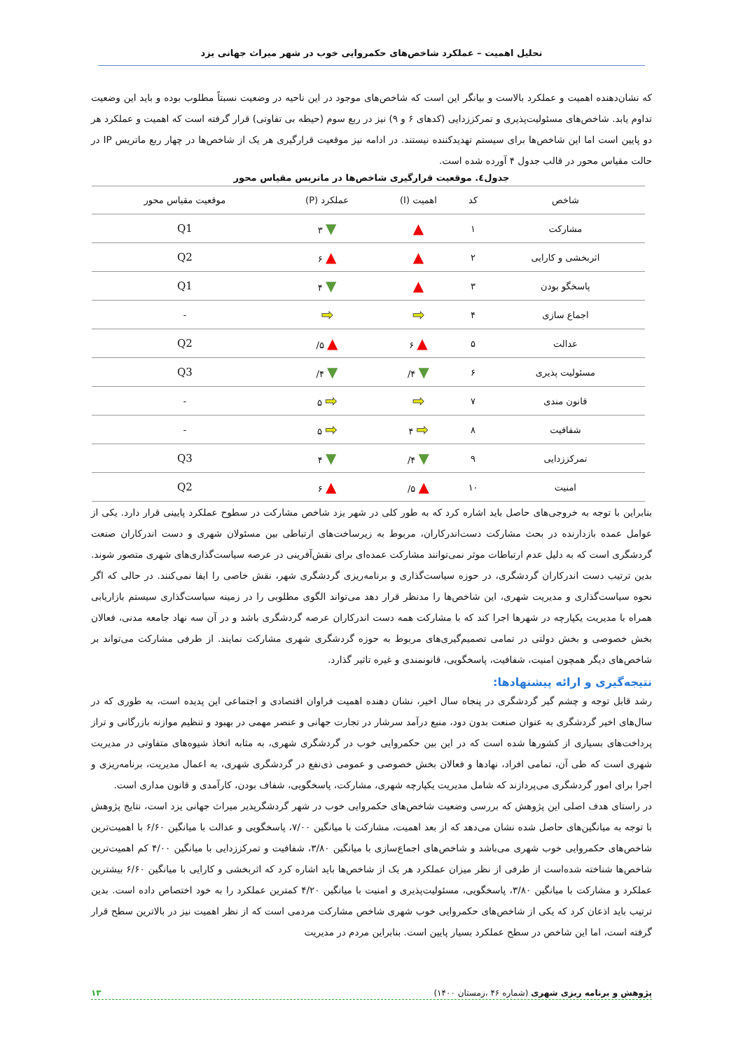تحلیل اهمیت – عملکرد شاخص‌های حکمروایی خوب در شهر میراث جهانی یزد
که نشان‌دهنده اهمیت و عملکرد بالاست و بیانگر این است که شاخص‌های موجود در این ناحیه در وضعیت نسبتاً مطلوب بوده و باید این وضعیت تداوم یابد. شاخص‌های مسئولیت‌پذیری و تمرکززدایی (کدهای ۶ و ۹) نیز در ربع سوم (حیطه بی تفاوتی) قرار گرفته است که اهمیت و عملکرد هر دو پایین است اما این شاخص‌ها برای سیستم تهدیدکننده نیستند. در ادامه نیز موقعیت قرارگیری هر یک از شاخص‌ها در چهار ربع ماتریس IP در حالت مقیاس محور در قالب جدول ۴ آورده شده است.
جدول٤. موقعیت قرارگیری شاخص‌ها در ماتریس مقیاس محور
| شاخص | کد | اهمیت (I) | عملکرد (P) | موقعیت مقیاس محور |
| --- | --- | --- | --- | --- |
| مشارکت | ۱ | ▲ | ▼ ۳ | Q1 |
| اثربخشی و کارایی | ۲ | ▲ | ▲ ۶ | Q2 |
| پاسخگو بودن | ۳ | ▲ | ▼ ۴ | Q1 |
| اجماع سازی | ۴ | ➡ | ➡ | - |
| عدالت | ۵ | ▲ ۶ | ▲ ۵/ | Q2 |
| مسئولیت پذیری | ۶ | ▼ ۴/ | ▼ ۴/ | Q3 |
| قانون مندی | ۷ | ➡ | ➡ ۵ | - |
| شفافیت | ۸ | ➡ ۴ | ➡ ۵ | - |
| تمرکززدایی | ۹ | ▼ ۴/ | ▼ ۴ | Q3 |
| امنیت | ۱۰ | ▲ ۵/ | ▲ ۶ | Q2 |
بنابراین با توجه به خروجی‌های حاصل باید اشاره کرد که به طور کلی در شهر یزد شاخص مشارکت در سطوح عملکرد پایینی قرار دارد. یکی از عوامل عمده بازدارنده در بحث مشارکت دست‌اندرکاران، مربوط به زیرساخت‌های ارتباطی بین مسئولان شهری و دست اندرکاران صنعت گردشگری است که به دلیل عدم ارتباطات موثر نمی‌توانند مشارکت عمده‌ای برای نقش‌آفرینی در عرصه سیاست‌گذاری‌های شهری متصور شوند. بدین ترتیب دست اندرکاران گردشگری، در حوزه سیاست‌گذاری و برنامه‌ریزی گردشگری شهر، نقش خاصی را ایفا نمی‌کنند. در حالی که اگر نحوه سیاست‌گذاری و مدیریت شهری، این شاخص‌ها را مدنظر قرار دهد می‌تواند الگوی مطلوبی را در زمینه سیاست‌گذاری سیستم بازاریابی همراه با مدیریت یکپارچه در شهرها اجرا کند که با مشارکت همه دست اندرکاران عرصه گردشگری باشد و در آن سه نهاد جامعه مدنی، فعالان بخش خصوصی و بخش دولتی در تمامی تصمیم‌گیری‌های مربوط به حوزه گردشگری شهری مشارکت نمایند. از طرفی مشارکت می‌تواند بر شاخص‌های دیگر همچون امنیت، شفافیت، پاسخگویی، قانونمندی و غیره تاثیر گذارد.
نتیجه‌گیری و ارائه پیشنهادها:
رشد قابل توجه و چشم گیر گردشگری در پنجاه سال اخیر، نشان دهنده اهمیت فراوان اقتصادی و اجتماعی این پدیده است، به طوری که در سال‌های اخیر گردشگری به عنوان صنعت بدون دود، منبع درآمد سرشار در تجارت جهانی و عنصر مهمی در بهبود و تنظیم موازنه بازرگانی و تراز پرداخت‌های بسیاری از کشورها شده است که در این بین حکمروایی خوب در گردشگری شهری، به مثابه اتخاذ شیوه‌های متفاوتی در مدیریت شهری است که طی آن، تمامی افراد، نهادها و فعالان بخش خصوصی و عمومی ذی‌نفع در گردشگری شهری، به اعمال مدیریت، برنامه‌ریزی و اجرا برای امور گردشگری می‌پردازند که شامل مدیریت یکپارچه شهری، مشارکت، پاسخگویی، شفاف بودن، کارآمدی و قانون مداری است.
در راستای هدف اصلی این پژوهش که بررسی وضعیت شاخص‌های حکمروایی خوب در شهر گردشگرپذیر میراث جهانی یزد است، نتایج پژوهش با توجه به میانگین‌های حاصل شده نشان می‌دهد که از بعد اهمیت، مشارکت با میانگین ۷/۰۰، پاسخگویی و عدالت با میانگین ۶/۶۰ با اهمیت‌ترین شاخص‌های حکمروایی خوب شهری می‌باشد و شاخص‌های اجماع‌سازی با میانگین ۳/۸۰، شفافیت و تمرکززدایی با میانگین ۴/۰۰ کم اهمیت‌ترین شاخص‌ها شناخته شده‌است از طرفی از نظر میزان عملکرد هر یک از شاخص‌ها باید اشاره کرد که اثربخشی و کارایی با میانگین ۶/۶۰ بیشترین عملکرد و مشارکت با میانگین ۳/۸۰، پاسخگویی، مسئولیت‌پذیری و امنیت با میانگین ۴/۲۰ کمترین عملکرد را به خود اختصاص داده است. بدین ترتیب باید اذعان کرد که یکی از شاخص‌های حکمروایی خوب شهری شاخص مشارکت مردمی است که از نظر اهمیت نیز در بالاترین سطح قرار گرفته است، اما این شاخص در سطح عملکرد بسیار پایین است. بنابراین مردم در مدیریت
پژوهش و برنامه ریزی شهری (شماره ۴۶ ،زمستان ۱۴۰۰) ۱۳